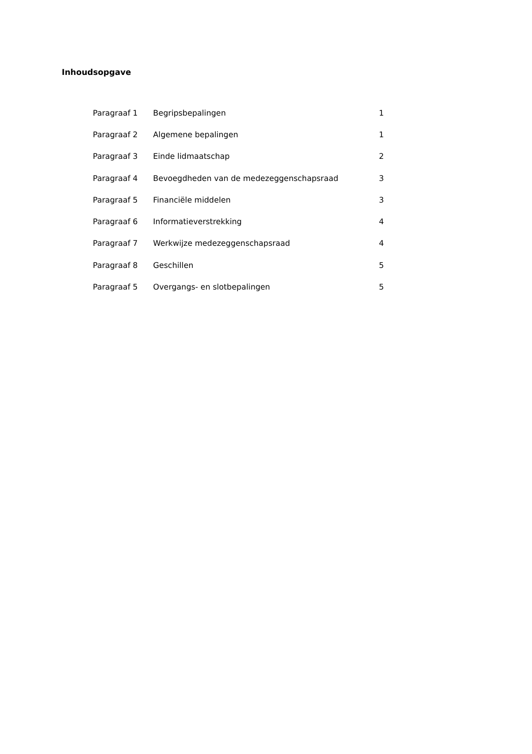Inhoudsopgave
| Paragraaf 1 | Begripsbepalingen | 1 |
| Paragraaf 2 | Algemene bepalingen | 1 |
| Paragraaf 3 | Einde lidmaatschap | 2 |
| Paragraaf 4 | Bevoegdheden van de medezeggenschapsraad | 3 |
| Paragraaf 5 | Financiële middelen | 3 |
| Paragraaf 6 | Informatieverstrekking | 4 |
| Paragraaf 7 | Werkwijze medezeggenschapsraad | 4 |
| Paragraaf 8 | Geschillen | 5 |
| Paragraaf 5 | Overgangs- en slotbepalingen | 5 |